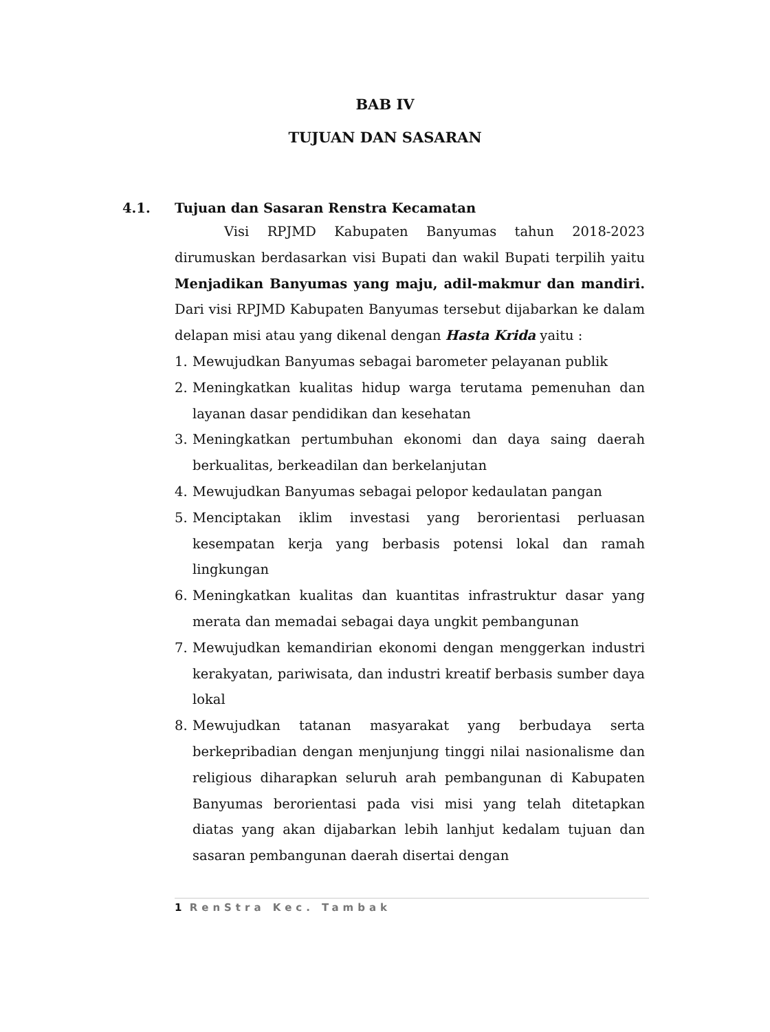BAB IV
TUJUAN DAN SASARAN
4.1. Tujuan dan Sasaran Renstra Kecamatan
Visi RPJMD Kabupaten Banyumas tahun 2018-2023 dirumuskan berdasarkan visi Bupati dan wakil Bupati terpilih yaitu Menjadikan Banyumas yang maju, adil-makmur dan mandiri. Dari visi RPJMD Kabupaten Banyumas tersebut dijabarkan ke dalam delapan misi atau yang dikenal dengan Hasta Krida yaitu :
1. Mewujudkan Banyumas sebagai barometer pelayanan publik
2. Meningkatkan kualitas hidup warga terutama pemenuhan dan layanan dasar pendidikan dan kesehatan
3. Meningkatkan pertumbuhan ekonomi dan daya saing daerah berkualitas, berkeadilan dan berkelanjutan
4. Mewujudkan Banyumas sebagai pelopor kedaulatan pangan
5. Menciptakan iklim investasi yang berorientasi perluasan kesempatan kerja yang berbasis potensi lokal dan ramah lingkungan
6. Meningkatkan kualitas dan kuantitas infrastruktur dasar yang merata dan memadai sebagai daya ungkit pembangunan
7. Mewujudkan kemandirian ekonomi dengan menggerkan industri kerakyatan, pariwisata, dan industri kreatif berbasis sumber daya lokal
8. Mewujudkan tatanan masyarakat yang berbudaya serta berkepribadian dengan menjunjung tinggi nilai nasionalisme dan religious diharapkan seluruh arah pembangunan di Kabupaten Banyumas berorientasi pada visi misi yang telah ditetapkan diatas yang akan dijabarkan lebih lanhjut kedalam tujuan dan sasaran pembangunan daerah disertai dengan
1 RenStra Kec. Tambak